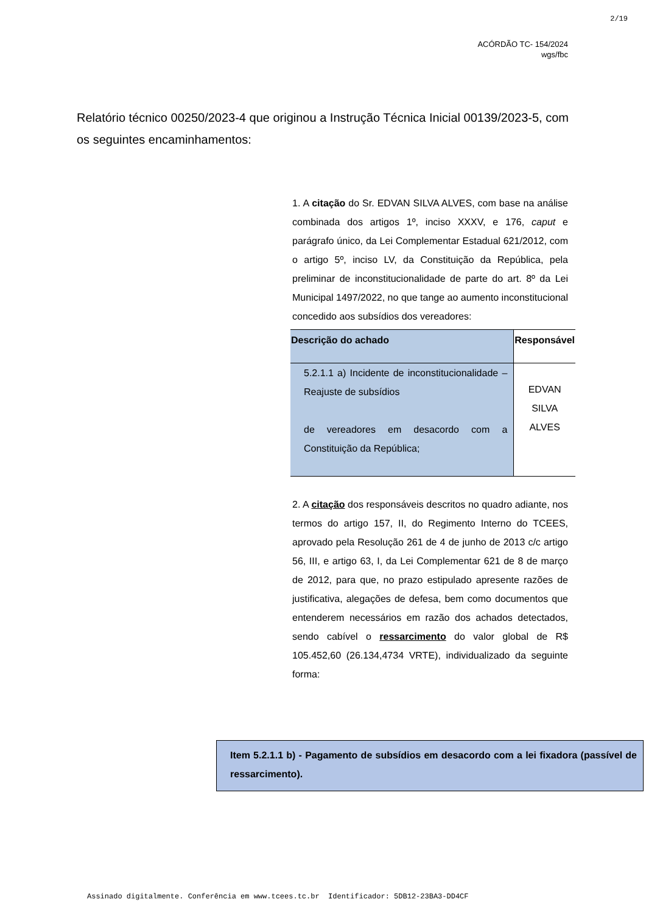2/19
ACÓRDÃO TC- 154/2024
wgs/fbc
Relatório técnico 00250/2023-4 que originou a Instrução Técnica Inicial 00139/2023-5, com os seguintes encaminhamentos:
1. A citação do Sr. EDVAN SILVA ALVES, com base na análise combinada dos artigos 1º, inciso XXXV, e 176, caput e parágrafo único, da Lei Complementar Estadual 621/2012, com o artigo 5º, inciso LV, da Constituição da República, pela preliminar de inconstitucionalidade de parte do art. 8º da Lei Municipal 1497/2022, no que tange ao aumento inconstitucional concedido aos subsídios dos vereadores:
| Descrição do achado | Responsável |
| --- | --- |
| 5.2.1.1 a) Incidente de inconstitucionalidade – Reajuste de subsídios de vereadores em desacordo com a Constituição da República; | EDVAN SILVA ALVES |
2. A citação dos responsáveis descritos no quadro adiante, nos termos do artigo 157, II, do Regimento Interno do TCEES, aprovado pela Resolução 261 de 4 de junho de 2013 c/c artigo 56, III, e artigo 63, I, da Lei Complementar 621 de 8 de março de 2012, para que, no prazo estipulado apresente razões de justificativa, alegações de defesa, bem como documentos que entenderem necessários em razão dos achados detectados, sendo cabível o ressarcimento do valor global de R$ 105.452,60 (26.134,4734 VRTE), individualizado da seguinte forma:
Item 5.2.1.1 b) - Pagamento de subsídios em desacordo com a lei fixadora (passível de ressarcimento).
Assinado digitalmente. Conferência em www.tcees.tc.br Identificador: 5DB12-23BA3-DD4CF